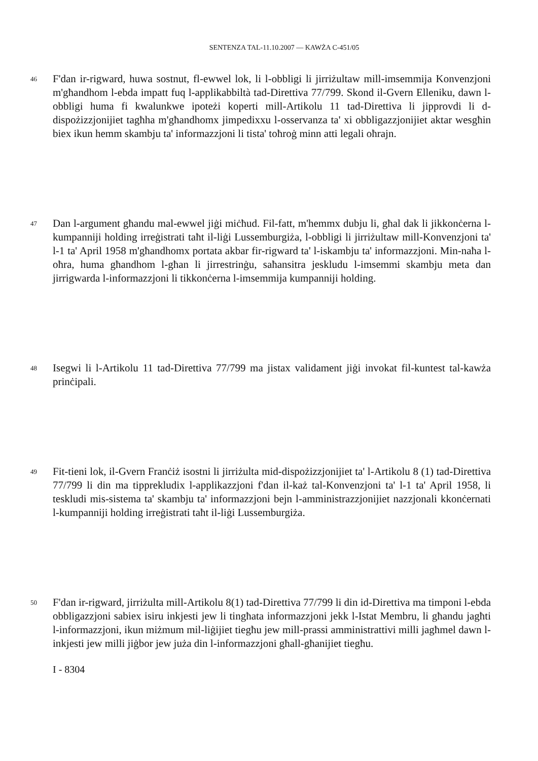SENTENZA TAL-11.10.2007 — KAWŻA C-451/05
46
F'dan ir-rigward, huwa sostnut, fl-ewwel lok, li l-obbligi li jirriżultaw mill-imsemmija Konvenzjoni m'għandhom l-ebda impatt fuq l-applikabbiltà tad-Direttiva 77/799. Skond il-Gvern Elleniku, dawn l-obbligi huma fi kwalunkwe ipoteżi koperti mill-Artikolu 11 tad-Direttiva li jipprovdi li d-dispożizzjonijiet tagħha m'għandhomx jimpedixxu l-osservanza ta' xi obbligazzjonijiet aktar wesgħin biex ikun hemm skambju ta' informazzjoni li tista' toħroġ minn atti legali oħrajn.
47
Dan l-argument għandu mal-ewwel jiġi miċħud. Fil-fatt, m'hemmx dubju li, għal dak li jikkonċerna l-kumpanniji holding irreġistrati taħt il-liġi Lussemburgiża, l-obbligi li jirriżultaw mill-Konvenzjoni ta' l-1 ta' April 1958 m'għandhomx portata akbar fir-rigward ta' l-iskambju ta' informazzjoni. Min-naħa l-oħra, huma għandhom l-għan li jirrestrinġu, saħansitra jeskludu l-imsemmi skambju meta dan jirrigwarda l-informazzjoni li tikkonċerna l-imsemmija kumpanniji holding.
48
Isegwi li l-Artikolu 11 tad-Direttiva 77/799 ma jistax validament jiġi invokat fil-kuntest tal-kawża prinċipali.
49
Fit-tieni lok, il-Gvern Franċiż isostni li jirriżulta mid-dispożizzjonijiet ta' l-Artikolu 8 (1) tad-Direttiva 77/799 li din ma tipprekludix l-applikazzjoni f'dan il-każ tal-Konvenzjoni ta' l-1 ta' April 1958, li teskludi mis-sistema ta' skambju ta' informazzjoni bejn l-amministrazzjonijiet nazzjonali kkonċernati l-kumpanniji holding irreġistrati taħt il-liġi Lussemburgiża.
50
F'dan ir-rigward, jirriżulta mill-Artikolu 8(1) tad-Direttiva 77/799 li din id-Direttiva ma timponi l-ebda obbligazzjoni sabiex isiru inkjesti jew li tingħata informazzjoni jekk l-Istat Membru, li għandu jagħti l-informazzjoni, ikun miżmum mil-liġijiet tiegħu jew mill-prassi amministrattivi milli jagħmel dawn l-inkjesti jew milli jiġbor jew juża din l-informazzjoni għall-għanijiet tiegħu.
I - 8304